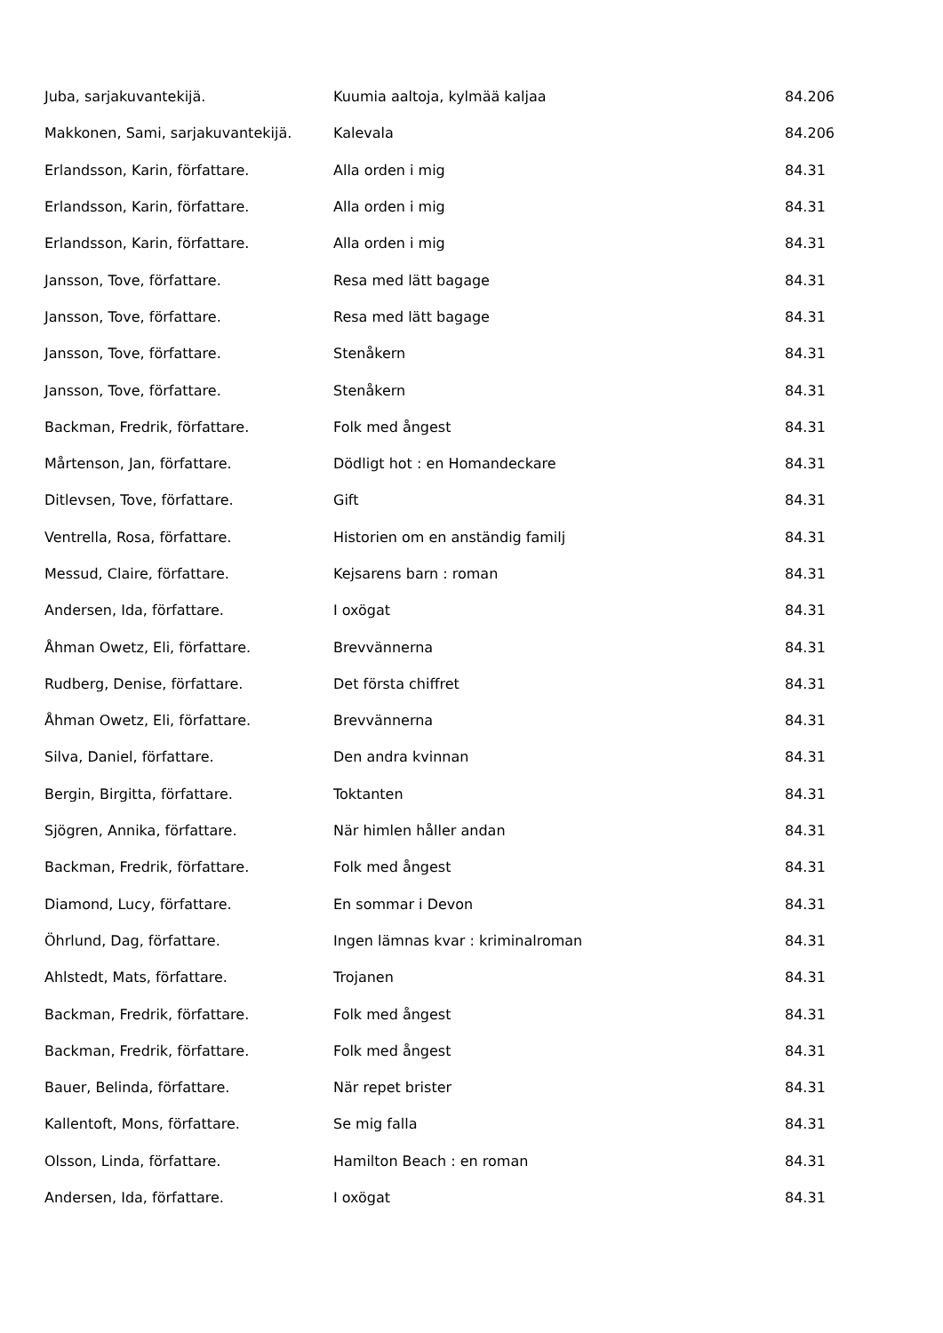| Juba, sarjakuvantekijä. | Kuumia aaltoja, kylmää kaljaa | 84.206 |
| Makkonen, Sami, sarjakuvantekijä. | Kalevala | 84.206 |
| Erlandsson, Karin, författare. | Alla orden i mig | 84.31 |
| Erlandsson, Karin, författare. | Alla orden i mig | 84.31 |
| Erlandsson, Karin, författare. | Alla orden i mig | 84.31 |
| Jansson, Tove, författare. | Resa med lätt bagage | 84.31 |
| Jansson, Tove, författare. | Resa med lätt bagage | 84.31 |
| Jansson, Tove, författare. | Stenåkern | 84.31 |
| Jansson, Tove, författare. | Stenåkern | 84.31 |
| Backman, Fredrik, författare. | Folk med ångest | 84.31 |
| Mårtenson, Jan, författare. | Dödligt hot : en Homandeckare | 84.31 |
| Ditlevsen, Tove, författare. | Gift | 84.31 |
| Ventrella, Rosa, författare. | Historien om en anständig familj | 84.31 |
| Messud, Claire, författare. | Kejsarens barn : roman | 84.31 |
| Andersen, Ida, författare. | I oxögat | 84.31 |
| Åhman Owetz, Eli, författare. | Brevvännerna | 84.31 |
| Rudberg, Denise, författare. | Det första chiffret | 84.31 |
| Åhman Owetz, Eli, författare. | Brevvännerna | 84.31 |
| Silva, Daniel, författare. | Den andra kvinnan | 84.31 |
| Bergin, Birgitta, författare. | Toktanten | 84.31 |
| Sjögren, Annika, författare. | När himlen håller andan | 84.31 |
| Backman, Fredrik, författare. | Folk med ångest | 84.31 |
| Diamond, Lucy, författare. | En sommar i Devon | 84.31 |
| Öhrlund, Dag, författare. | Ingen lämnas kvar : kriminalroman | 84.31 |
| Ahlstedt, Mats, författare. | Trojanen | 84.31 |
| Backman, Fredrik, författare. | Folk med ångest | 84.31 |
| Backman, Fredrik, författare. | Folk med ångest | 84.31 |
| Bauer, Belinda, författare. | När repet brister | 84.31 |
| Kallentoft, Mons, författare. | Se mig falla | 84.31 |
| Olsson, Linda, författare. | Hamilton Beach : en roman | 84.31 |
| Andersen, Ida, författare. | I oxögat | 84.31 |